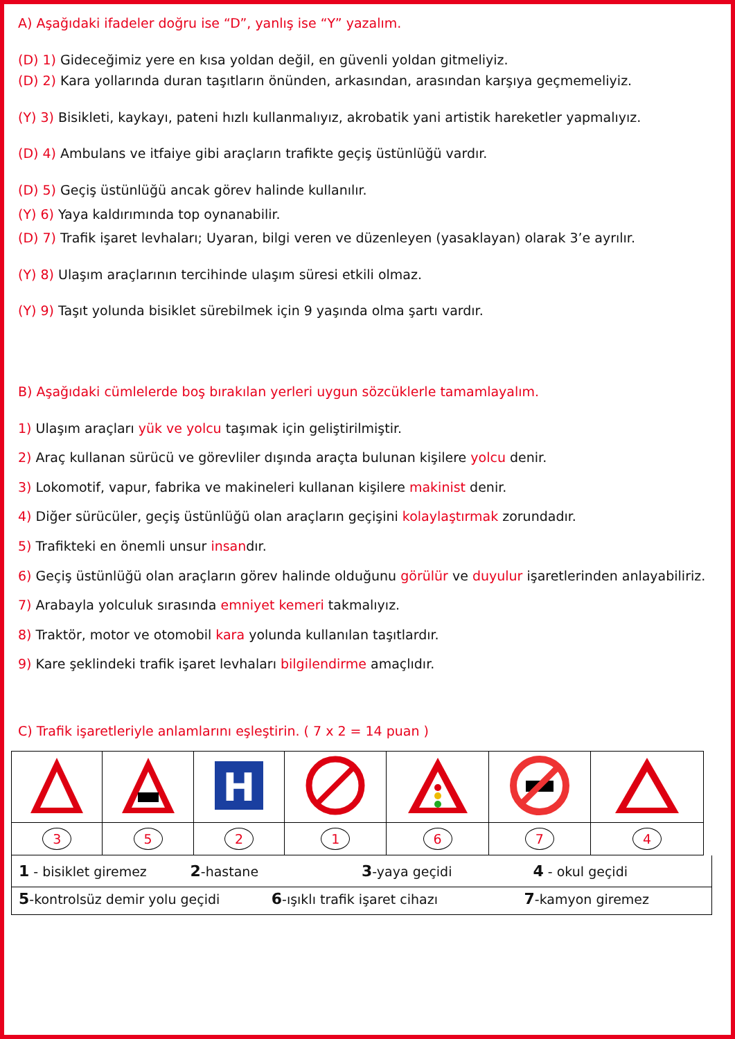A) Aşağıdaki ifadeler doğru ise “D”, yanlış ise “Y” yazalım.
(D) 1) Gideceğimiz yere en kısa yoldan değil, en güvenli yoldan gitmeliyiz.
(D) 2) Kara yollarında duran taşıtların önünden, arkasından, arasından karşıya geçmemeliyiz.
(Y) 3) Bisikleti, kaykayı, pateni hızlı kullanmalıyız, akrobatik yani artistik hareketler yapmalıyız.
(D) 4) Ambulans ve itfaiye gibi araçların trafikte geçiş üstünlüğü vardır.
(D) 5) Geçiş üstünlüğü ancak görev halinde kullanılır.
(Y) 6) Yaya kaldırımında top oynanabilir.
(D) 7) Trafik işaret levhaları; Uyaran, bilgi veren ve düzenleyen (yasaklayan) olarak 3’e ayrılır.
(Y) 8) Ulaşım araçlarının tercihinde ulaşım süresi etkili olmaz.
(Y) 9) Taşıt yolunda bisiklet sürebilmek için 9 yaşında olma şartı vardır.
B) Aşağıdaki cümlelerde boş bırakılan yerleri uygun sözcüklerle tamamlayalım.
1) Ulaşım araçları yük ve yolcu taşımak için geliştirilmiştir.
2) Araç kullanan sürücü ve görevliler dışında araçta bulunan kişilere yolcu denir.
3) Lokomotif, vapur, fabrika ve makineleri kullanan kişilere makinist denir.
4) Diğer sürücüler, geçiş üstünlüğü olan araçların geçişini kolaylaştırmak zorundadır.
5) Trafikteki en önemli unsur insandır.
6) Geçiş üstünlüğü olan araçların görev halinde olduğunu görülür ve duyulur işaretlerinden anlayabiliriz.
7) Arabayla yolculuk sırasında emniyet kemeri takmalıyız.
8) Traktör, motor ve otomobil kara yolunda kullanılan taşıtlardır.
9) Kare şeklindeki trafik işaret levhaları bilgilendirme amaçlıdır.
C) Trafik işaretleriyle anlamlarını eşleştirin. ( 7 x 2 = 14 puan )
| | | H | | | | |
| 3 | 5 | 2 | 1 | 6 | 7 | 4 |
1 - bisiklet giremez
2-hastane
3-yaya geçidi
4 - okul geçidi
5-kontrolsüz demir yolu geçidi
6-ışıklı trafik işaret cihazı
7-kamyon giremez